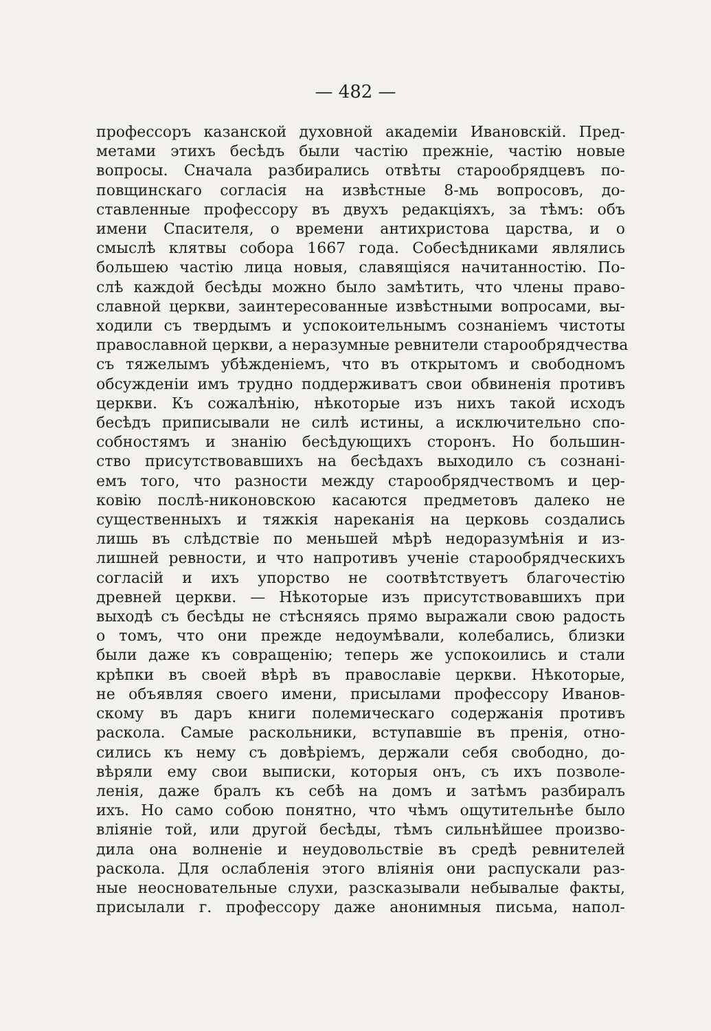— 482 —
профессоръ казанской духовной академіи Ивановскій. Пред-
метами этихъ бесѣдъ были частію прежніе, частію новые
вопросы. Сначала разбирались отвѣты старообрядцевъ по-
повщинскаго согласія на извѣстные 8-мь вопросовъ, до-
ставленные профессору въ двухъ редакціяхъ, за тѣмъ: объ
имени Спасителя, о времени антихристова царства, и о
смыслѣ клятвы собора 1667 года. Собесѣдниками являлись
большею частію лица новыя, славящіяся начитанностію. По-
слѣ каждой бесѣды можно было замѣтить, что члены право-
славной церкви, заинтересованные извѣстными вопросами, вы-
ходили съ твердымъ и успокоительнымъ сознаніемъ чистоты
православной церкви, а неразумные ревнители старообрядчества
съ тяжелымъ убѣжденіемъ, что въ открытомъ и свободномъ
обсужденіи имъ трудно поддерживатъ свои обвиненія противъ
церкви. Къ сожалѣнію, нѣкоторые изъ нихъ такой исходъ
бесѣдъ приписывали не силѣ истины, а исключительно спо-
собностямъ и знанію бесѣдующихъ сторонъ. Но большин-
ство присутствовавшихъ на бесѣдахъ выходило съ сознані-
емъ того, что разности между старообрядчествомъ и цер-
ковію послѣ-никоновскою касаются предметовъ далеко не
существенныхъ и тяжкія нареканія на церковь создались
лишь въ слѣдствіе по меньшей мѣрѣ недоразумѣнія и из-
лишней ревности, и что напротивъ ученіе старообрядческихъ
согласій и ихъ упорство не соотвѣтствуетъ благочестію
древней церкви. — Нѣкоторые изъ присутствовавшихъ при
выходѣ съ бесѣды не стѣсняясь прямо выражали свою радость
о томъ, что они прежде недоумѣвали, колебались, близки
были даже къ совращенію; теперь же успокоились и стали
крѣпки въ своей вѣрѣ въ православіе церкви. Нѣкоторые,
не объявляя своего имени, присылами профессору Иванов-
скому въ даръ книги полемическаго содержанія противъ
раскола. Самые раскольники, вступавшіе въ пренія, отно-
сились къ нему съ довѣріемъ, держали себя свободно, до-
вѣряли ему свои выписки, которыя онъ, съ ихъ позволе-
ленія, даже бралъ къ себѣ на домъ и затѣмъ разбиралъ
ихъ. Но само собою понятно, что чѣмъ ощутительнѣе было
вліяніе той, или другой бесѣды, тѣмъ сильнѣйшее произво-
дила она волненіе и неудовольствіе въ средѣ ревнителей
раскола. Для ослабленія этого вліянія они распускали раз-
ные неосновательные слухи, разсказывали небывалые факты,
присылали г. профессору даже анонимныя письма, напол-